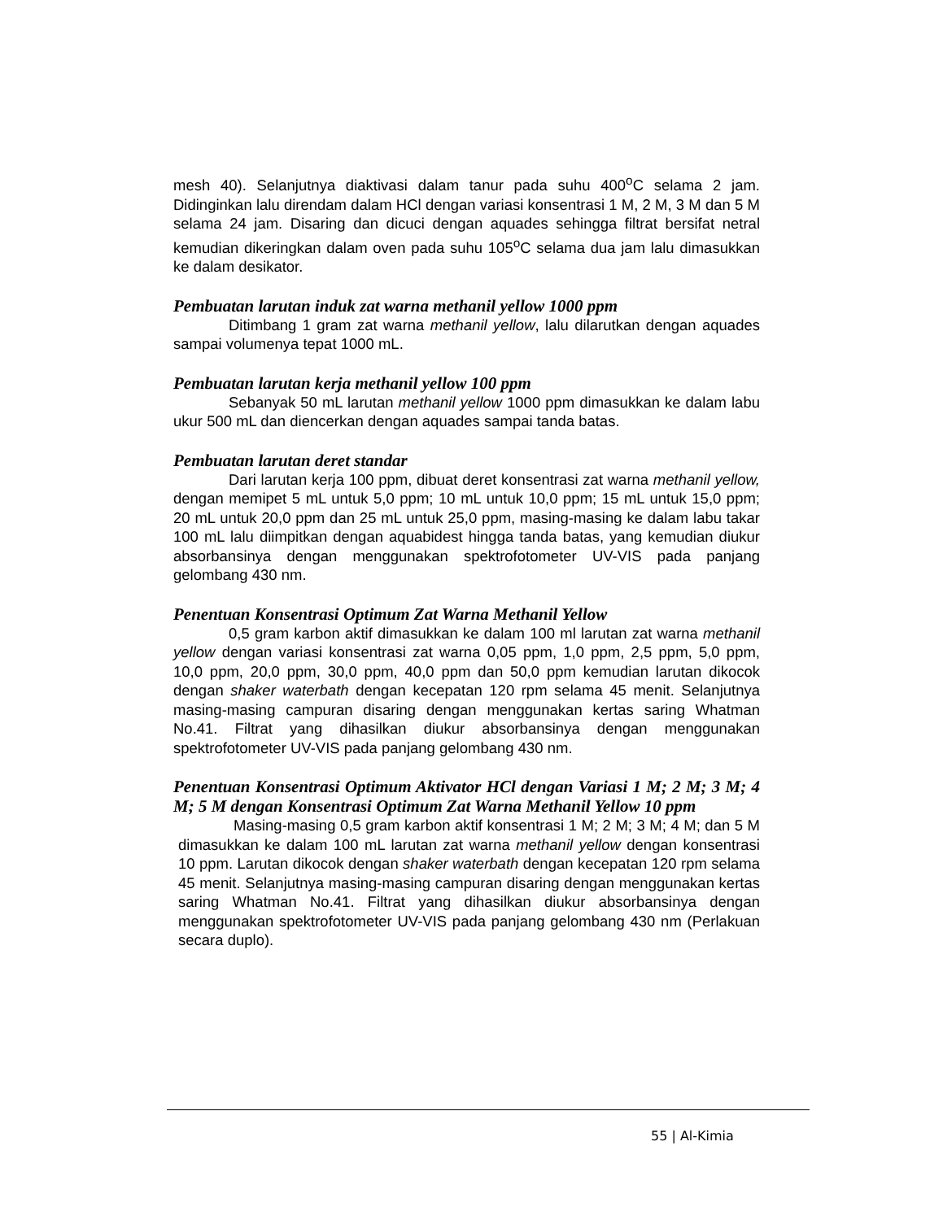mesh 40). Selanjutnya diaktivasi dalam tanur pada suhu 400<sup>o</sup>C selama 2 jam. Didinginkan lalu direndam dalam HCl dengan variasi konsentrasi 1 M, 2 M, 3 M dan 5 M selama 24 jam. Disaring dan dicuci dengan aquades sehingga filtrat bersifat netral kemudian dikeringkan dalam oven pada suhu 105<sup>o</sup>C selama dua jam lalu dimasukkan ke dalam desikator.
Pembuatan larutan induk zat warna methanil yellow 1000 ppm
Ditimbang 1 gram zat warna methanil yellow, lalu dilarutkan dengan aquades sampai volumenya tepat 1000 mL.
Pembuatan larutan kerja methanil yellow 100 ppm
Sebanyak 50 mL larutan methanil yellow 1000 ppm dimasukkan ke dalam labu ukur 500 mL dan diencerkan dengan aquades sampai tanda batas.
Pembuatan larutan deret standar
Dari larutan kerja 100 ppm, dibuat deret konsentrasi zat warna methanil yellow, dengan memipet 5 mL untuk 5,0 ppm; 10 mL untuk 10,0 ppm; 15 mL untuk 15,0 ppm; 20 mL untuk 20,0 ppm dan 25 mL untuk 25,0 ppm, masing-masing ke dalam labu takar 100 mL lalu diimpitkan dengan aquabidest hingga tanda batas, yang kemudian diukur absorbansinya dengan menggunakan spektrofotometer UV-VIS pada panjang gelombang 430 nm.
Penentuan Konsentrasi Optimum Zat Warna Methanil Yellow
0,5 gram karbon aktif dimasukkan ke dalam 100 ml larutan zat warna methanil yellow dengan variasi konsentrasi zat warna 0,05 ppm, 1,0 ppm, 2,5 ppm, 5,0 ppm, 10,0 ppm, 20,0 ppm, 30,0 ppm, 40,0 ppm dan 50,0 ppm kemudian larutan dikocok dengan shaker waterbath dengan kecepatan 120 rpm selama 45 menit. Selanjutnya masing-masing campuran disaring dengan menggunakan kertas saring Whatman No.41. Filtrat yang dihasilkan diukur absorbansinya dengan menggunakan spektrofotometer UV-VIS pada panjang gelombang 430 nm.
Penentuan Konsentrasi Optimum Aktivator HCl dengan Variasi 1 M; 2 M; 3 M; 4 M; 5 M dengan Konsentrasi Optimum Zat Warna Methanil Yellow 10 ppm
Masing-masing 0,5 gram karbon aktif konsentrasi 1 M; 2 M; 3 M; 4 M; dan 5 M dimasukkan ke dalam 100 mL larutan zat warna methanil yellow dengan konsentrasi 10 ppm. Larutan dikocok dengan shaker waterbath dengan kecepatan 120 rpm selama 45 menit. Selanjutnya masing-masing campuran disaring dengan menggunakan kertas saring Whatman No.41. Filtrat yang dihasilkan diukur absorbansinya dengan menggunakan spektrofotometer UV-VIS pada panjang gelombang 430 nm (Perlakuan secara duplo).
55 | Al-Kimia